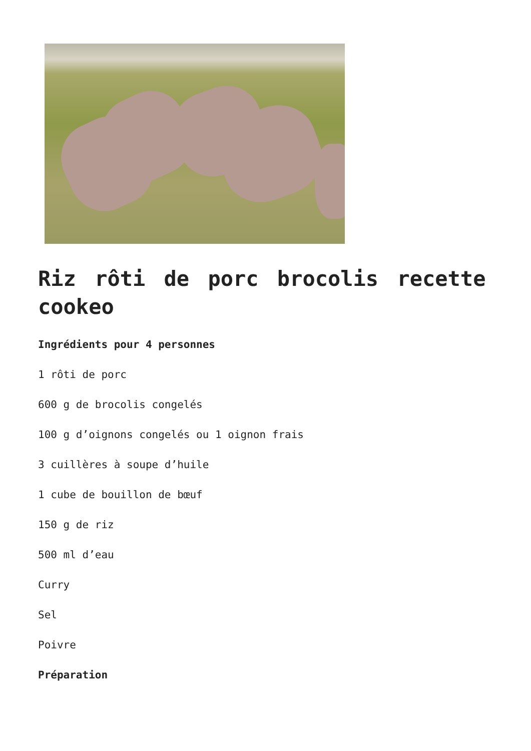Riz rôti de porc brocolis recette cookeo
Ingrédients pour 4 personnes
1 rôti de porc
600 g de brocolis congelés
100 g d’oignons congelés ou 1 oignon frais
3 cuillères à soupe d’huile
1 cube de bouillon de bœuf
150 g de riz
500 ml d’eau
Curry
Sel
Poivre
Préparation